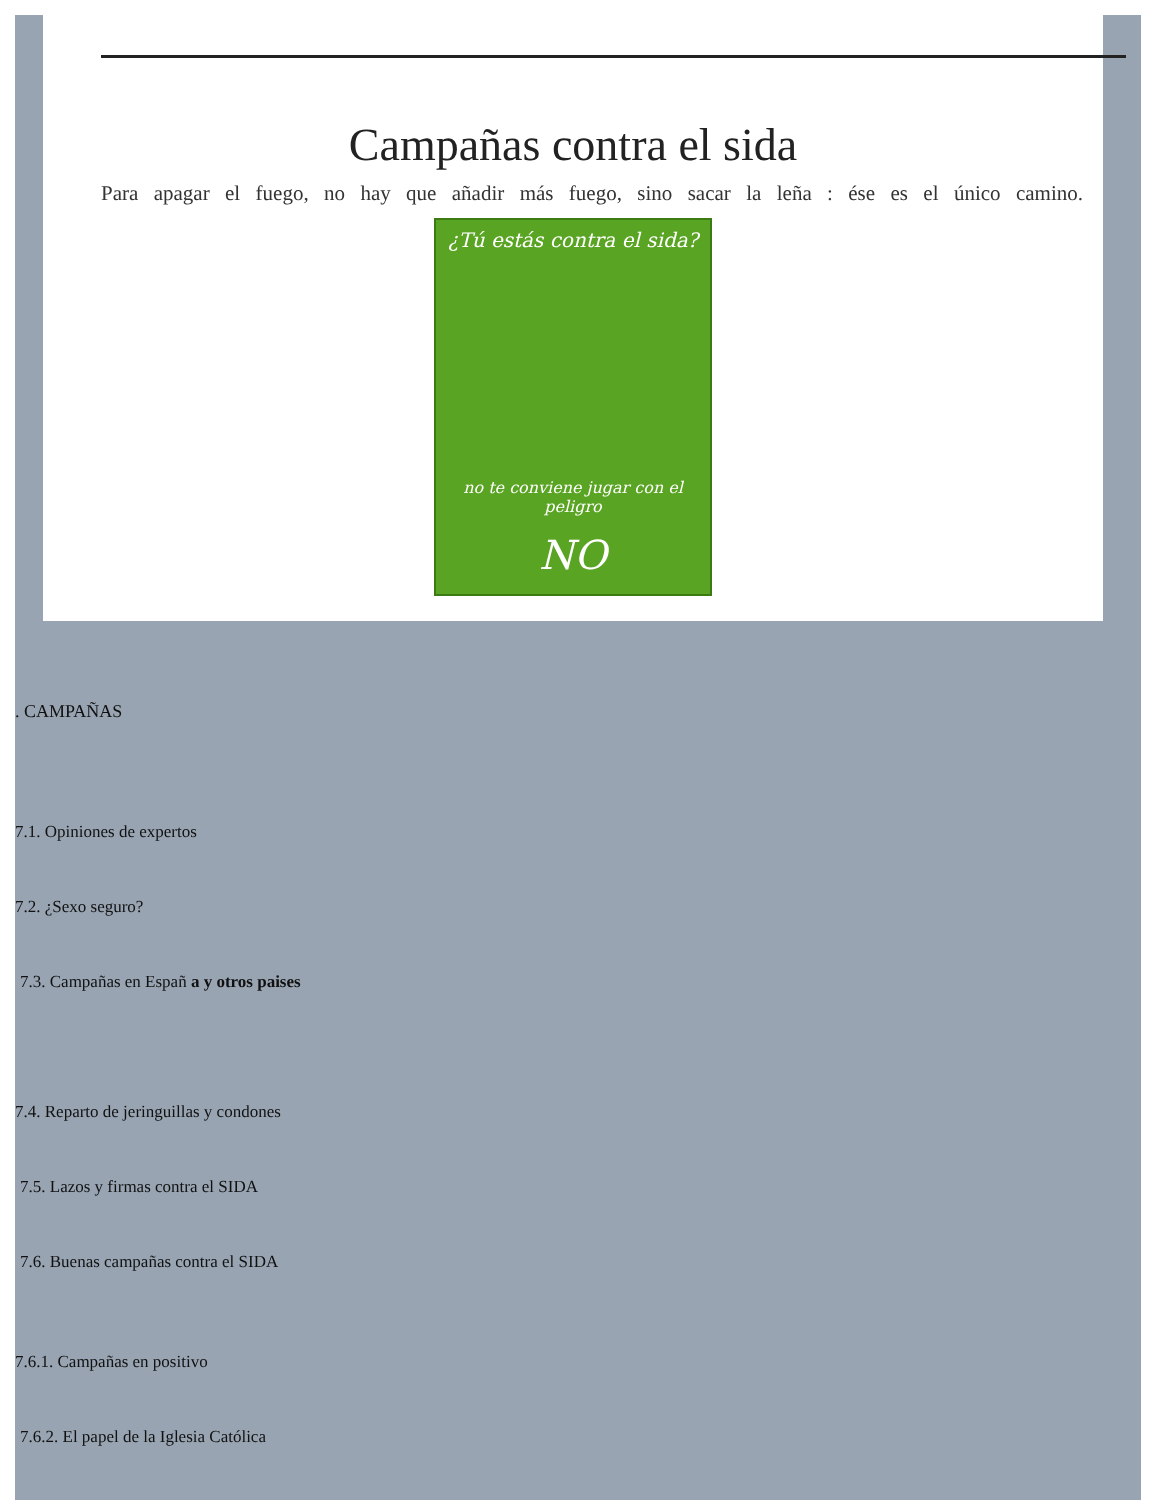Campañas contra el sida
Para apagar el fuego, no hay que añadir más fuego, sino sacar la leña : ése es el único camino.
¿Tú estás contra el sida?
no te conviene jugar con el peligro
NO
. CAMPAÑAS
7.1. Opiniones de expertos
7.2. ¿Sexo seguro?
7.3. Campañas en Españ a y otros paises
7.4. Reparto de jeringuillas y condones
7.5. Lazos y firmas contra el SIDA
7.6. Buenas campañas contra el SIDA
7.6.1. Campañas en positivo
7.6.2. El papel de la Iglesia Católica